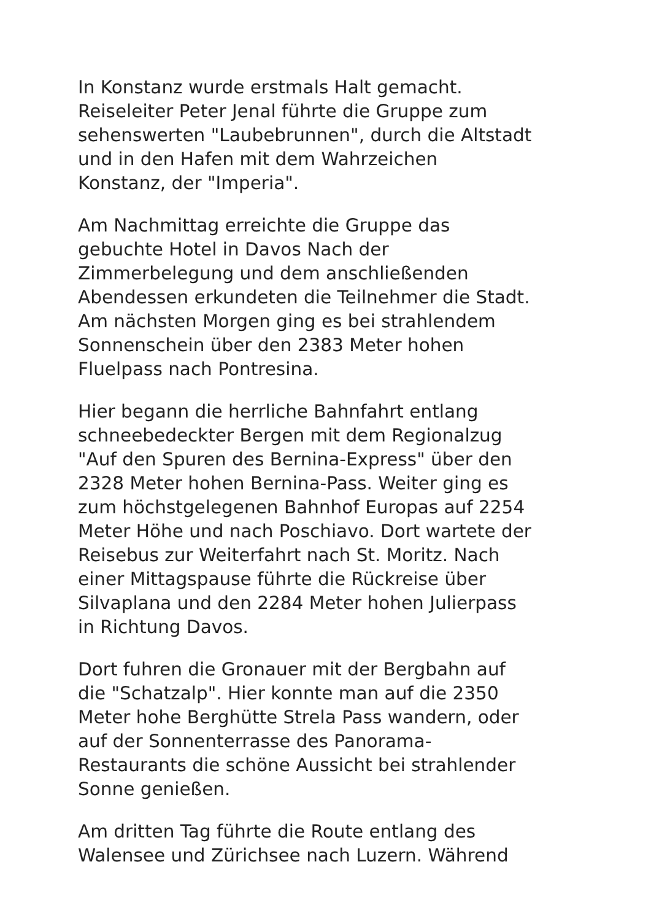In Konstanz wurde erstmals Halt gemacht.
Reiseleiter Peter Jenal führte die Gruppe zum
sehenswerten "Laubebrunnen", durch die Altstadt
und in den Hafen mit dem Wahrzeichen
Konstanz, der "Imperia".
Am Nachmittag erreichte die Gruppe das
gebuchte Hotel in Davos Nach der
Zimmerbelegung und dem anschließenden
Abendessen erkundeten die Teilnehmer die Stadt.
Am nächsten Morgen ging es bei strahlendem
Sonnenschein über den 2383 Meter hohen
Fluelpass nach Pontresina.
Hier begann die herrliche Bahnfahrt entlang
schneebedeckter Bergen mit dem Regionalzug
"Auf den Spuren des Bernina-Express" über den
2328 Meter hohen Bernina-Pass. Weiter ging es
zum höchstgelegenen Bahnhof Europas auf 2254
Meter Höhe und nach Poschiavo. Dort wartete der
Reisebus zur Weiterfahrt nach St. Moritz. Nach
einer Mittagspause führte die Rückreise über
Silvaplana und den 2284 Meter hohen Julierpass
in Richtung Davos.
Dort fuhren die Gronauer mit der Bergbahn auf
die "Schatzalp". Hier konnte man auf die 2350
Meter hohe Berghütte Strela Pass wandern, oder
auf der Sonnenterrasse des Panorama-
Restaurants die schöne Aussicht bei strahlender
Sonne genießen.
Am dritten Tag führte die Route entlang des
Walensee und Zürichsee nach Luzern. Während